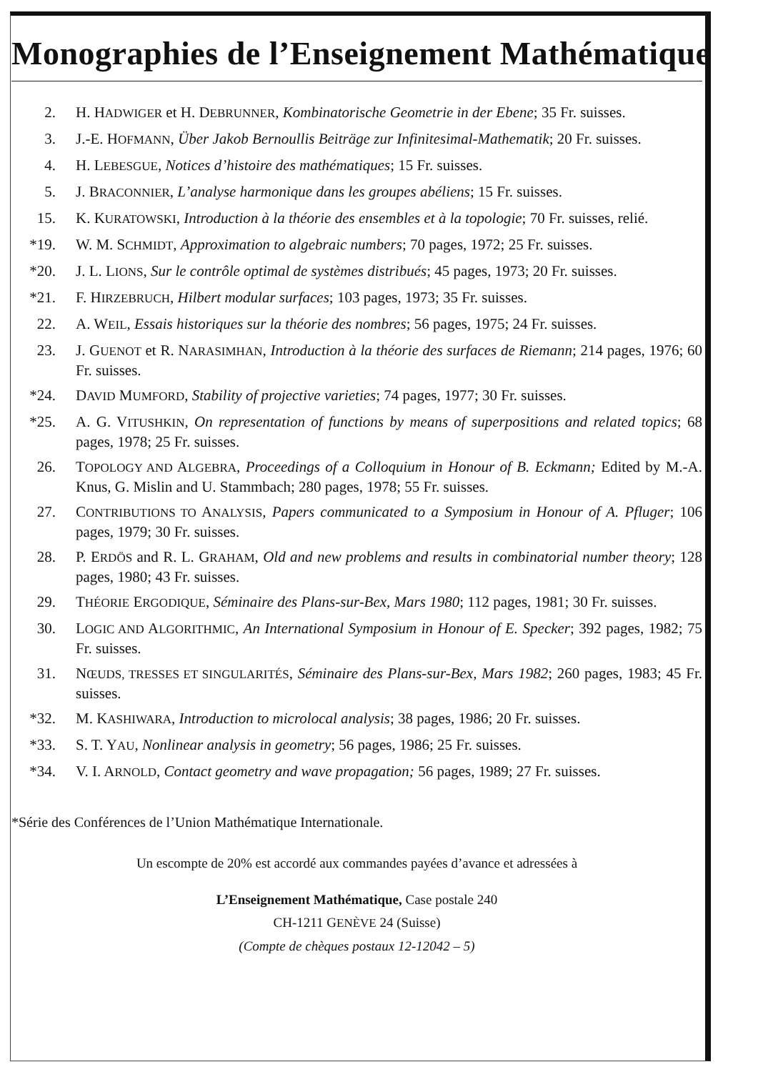Monographies de l’Enseignement Mathématique
2. H. HADWIGER et H. DEBRUNNER, Kombinatorische Geometrie in der Ebene; 35 Fr. suisses.
3. J.-E. HOFMANN, Über Jakob Bernoullis Beiträge zur Infinitesimal-Mathematik; 20 Fr. suisses.
4. H. LEBESGUE, Notices d’histoire des mathématiques; 15 Fr. suisses.
5. J. BRACONNIER, L’analyse harmonique dans les groupes abéliens; 15 Fr. suisses.
15. K. KURATOWSKI, Introduction à la théorie des ensembles et à la topologie; 70 Fr. suisses, relié.
*19. W. M. SCHMIDT, Approximation to algebraic numbers; 70 pages, 1972; 25 Fr. suisses.
*20. J. L. LIONS, Sur le contrôle optimal de systèmes distribués; 45 pages, 1973; 20 Fr. suisses.
*21. F. HIRZEBRUCH, Hilbert modular surfaces; 103 pages, 1973; 35 Fr. suisses.
22. A. WEIL, Essais historiques sur la théorie des nombres; 56 pages, 1975; 24 Fr. suisses.
23. J. GUENOT et R. NARASIMHAN, Introduction à la théorie des surfaces de Riemann; 214 pages, 1976; 60 Fr. suisses.
*24. DAVID MUMFORD, Stability of projective varieties; 74 pages, 1977; 30 Fr. suisses.
*25. A. G. VITUSHKIN, On representation of functions by means of superpositions and related topics; 68 pages, 1978; 25 Fr. suisses.
26. TOPOLOGY AND ALGEBRA, Proceedings of a Colloquium in Honour of B. Eckmann; Edited by M.-A. Knus, G. Mislin and U. Stammbach; 280 pages, 1978; 55 Fr. suisses.
27. CONTRIBUTIONS TO ANALYSIS, Papers communicated to a Symposium in Honour of A. Pfluger; 106 pages, 1979; 30 Fr. suisses.
28. P. ERDÖS and R. L. GRAHAM, Old and new problems and results in combinatorial number theory; 128 pages, 1980; 43 Fr. suisses.
29. THÉORIE ERGODIQUE, Séminaire des Plans-sur-Bex, Mars 1980; 112 pages, 1981; 30 Fr. suisses.
30. LOGIC AND ALGORITHMIC, An International Symposium in Honour of E. Specker; 392 pages, 1982; 75 Fr. suisses.
31. NŒUDS, TRESSES ET SINGULARITÉS, Séminaire des Plans-sur-Bex, Mars 1982; 260 pages, 1983; 45 Fr. suisses.
*32. M. KASHIWARA, Introduction to microlocal analysis; 38 pages, 1986; 20 Fr. suisses.
*33. S. T. YAU, Nonlinear analysis in geometry; 56 pages, 1986; 25 Fr. suisses.
*34. V. I. ARNOLD, Contact geometry and wave propagation; 56 pages, 1989; 27 Fr. suisses.
*Série des Conférences de l’Union Mathématique Internationale.
Un escompte de 20% est accordé aux commandes payées d’avance et adressées à
L’Enseignement Mathématique, Case postale 240
CH-1211 GENÈVE 24 (Suisse)
(Compte de chèques postaux 12-12042 – 5)